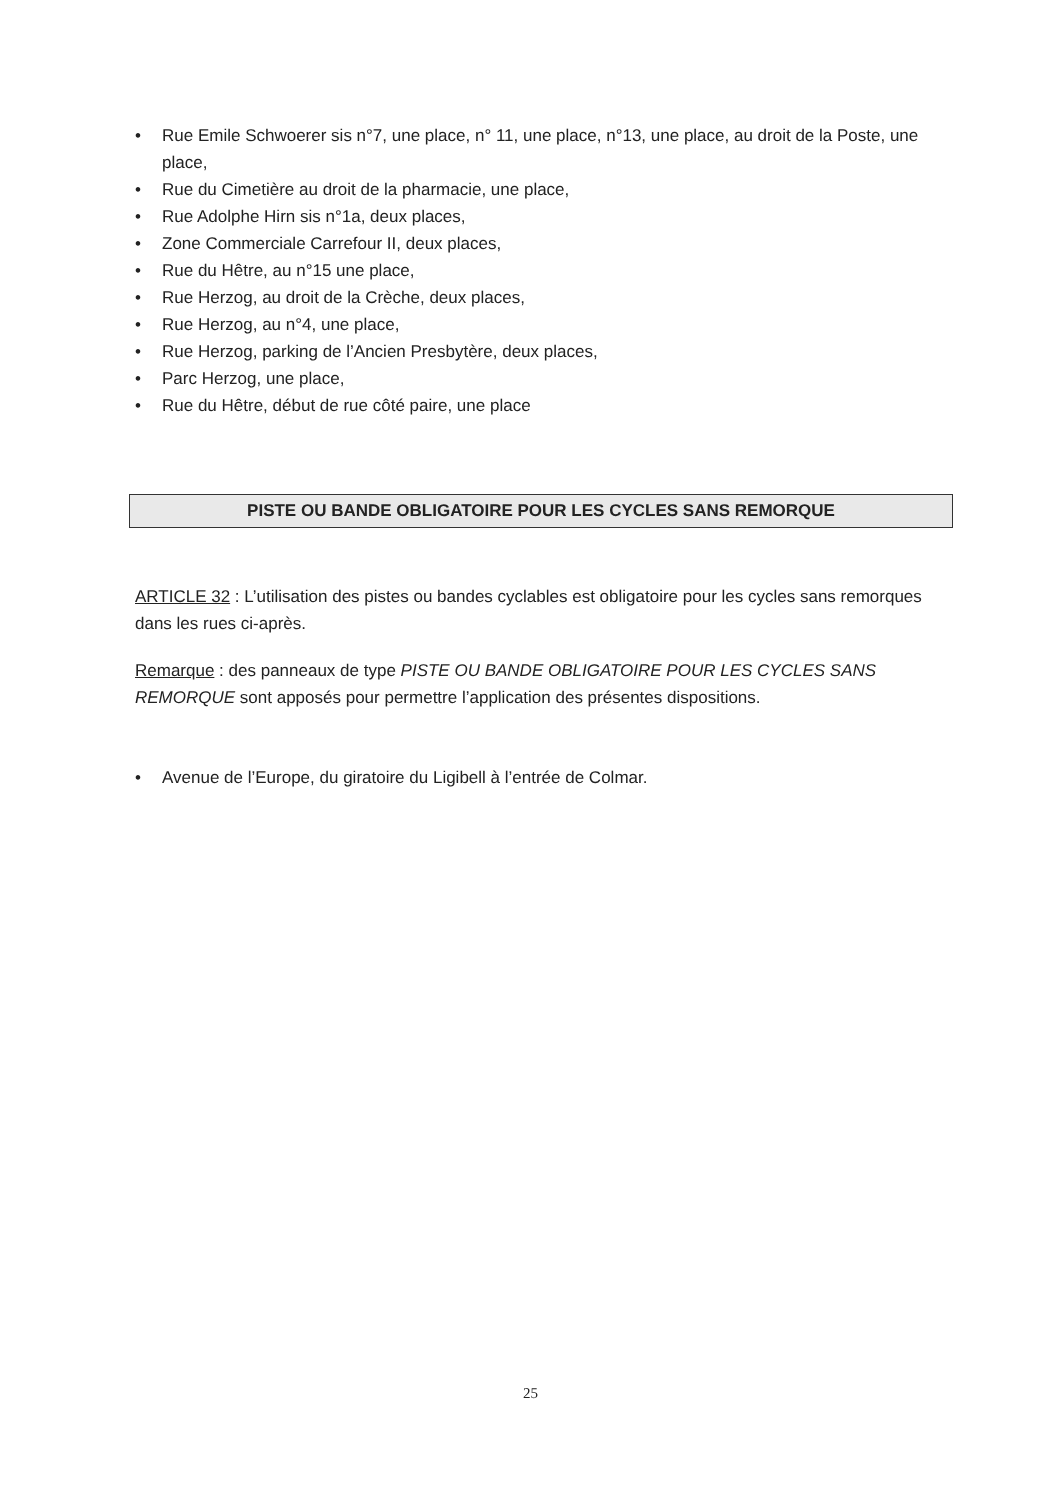• Rue Emile Schwoerer sis n°7, une place, n° 11, une place, n°13, une place, au droit de la Poste, une place,
• Rue du Cimetière au droit de la pharmacie, une place,
• Rue Adolphe Hirn sis n°1a, deux places,
• Zone Commerciale Carrefour II, deux places,
• Rue du Hêtre, au n°15 une place,
• Rue Herzog, au droit de la Crèche, deux places,
• Rue Herzog, au n°4, une place,
• Rue Herzog, parking de l’Ancien Presbytère, deux places,
• Parc Herzog, une place,
• Rue du Hêtre, début de rue côté paire, une place
PISTE OU BANDE OBLIGATOIRE POUR LES CYCLES SANS REMORQUE
ARTICLE 32 : L’utilisation des pistes ou bandes cyclables est obligatoire pour les cycles sans remorques dans les rues ci-après.
Remarque : des panneaux de type PISTE OU BANDE OBLIGATOIRE POUR LES CYCLES SANS REMORQUE sont apposés pour permettre l’application des présentes dispositions.
• Avenue de l’Europe, du giratoire du Ligibell à l’entrée de Colmar.
25